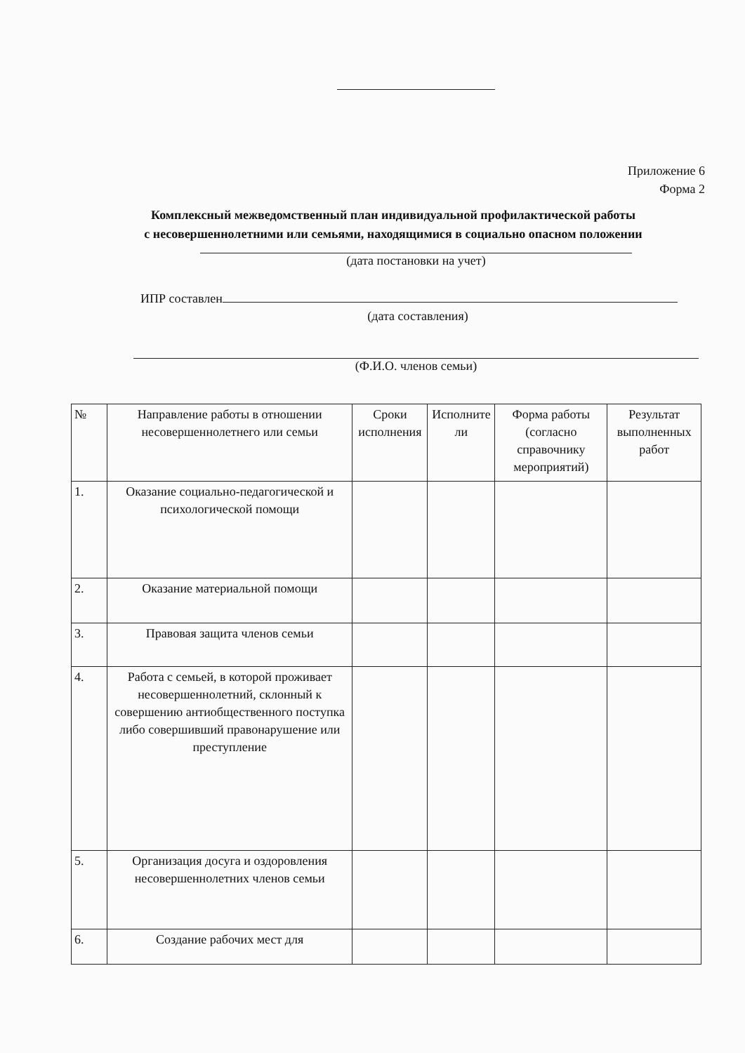Приложение 6
Форма 2
Комплексный межведомственный план индивидуальной профилактической работы
с несовершеннолетними или семьями, находящимися в социально опасном положении
(дата постановки на учет)
ИПР составлен
(дата составления)
(Ф.И.О. членов семьи)
| № | Направление работы в отношении несовершеннолетнего или семьи | Сроки исполнения | Исполните ли | Форма работы (согласно справочнику мероприятий) | Результат выполненных работ |
| --- | --- | --- | --- | --- | --- |
| 1. | Оказание социально-педагогической и психологической помощи | | | | |
| 2. | Оказание материальной помощи | | | | |
| 3. | Правовая защита членов семьи | | | | |
| 4. | Работа с семьей, в которой проживает несовершеннолетний, склонный к совершению антиобщественного поступка либо совершивший правонарушение или преступление | | | | |
| 5. | Организация досуга и оздоровления несовершеннолетних членов семьи | | | | |
| 6. | Создание рабочих мест для | | | | |